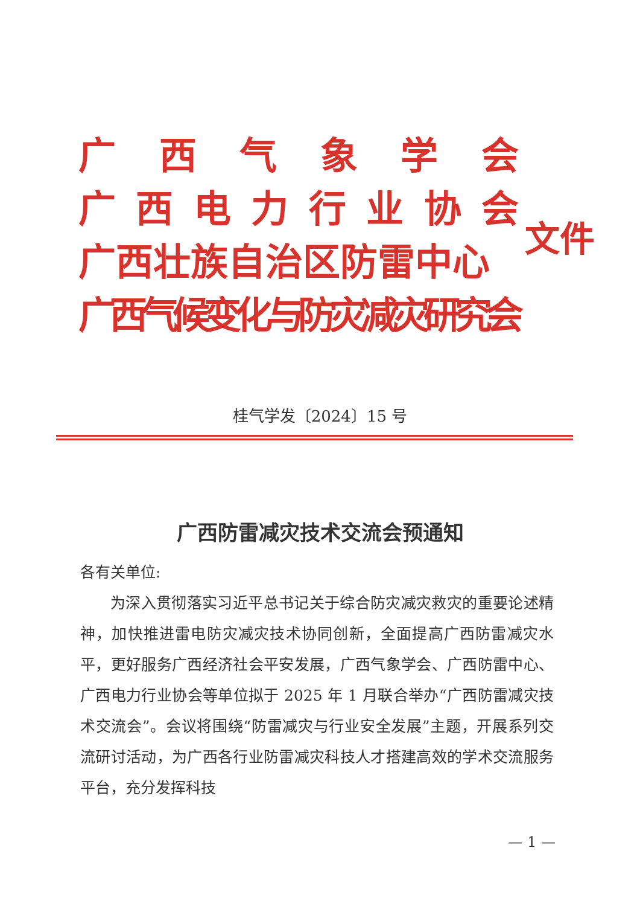广西气象学会
广西电力行业协会
广西壮族自治区防雷中心
广西气候变化与防灾减灾研究会
文件
桂气学发〔2024〕15 号
广西防雷减灾技术交流会预通知
各有关单位:
为深入贯彻落实习近平总书记关于综合防灾减灾救灾的重要论述精神，加快推进雷电防灾减灾技术协同创新，全面提高广西防雷减灾水平，更好服务广西经济社会平安发展，广西气象学会、广西防雷中心、广西电力行业协会等单位拟于 2025 年 1 月联合举办“广西防雷减灾技术交流会”。会议将围绕“防雷减灾与行业安全发展”主题，开展系列交流研讨活动，为广西各行业防雷减灾科技人才搭建高效的学术交流服务平台，充分发挥科技
— 1 —